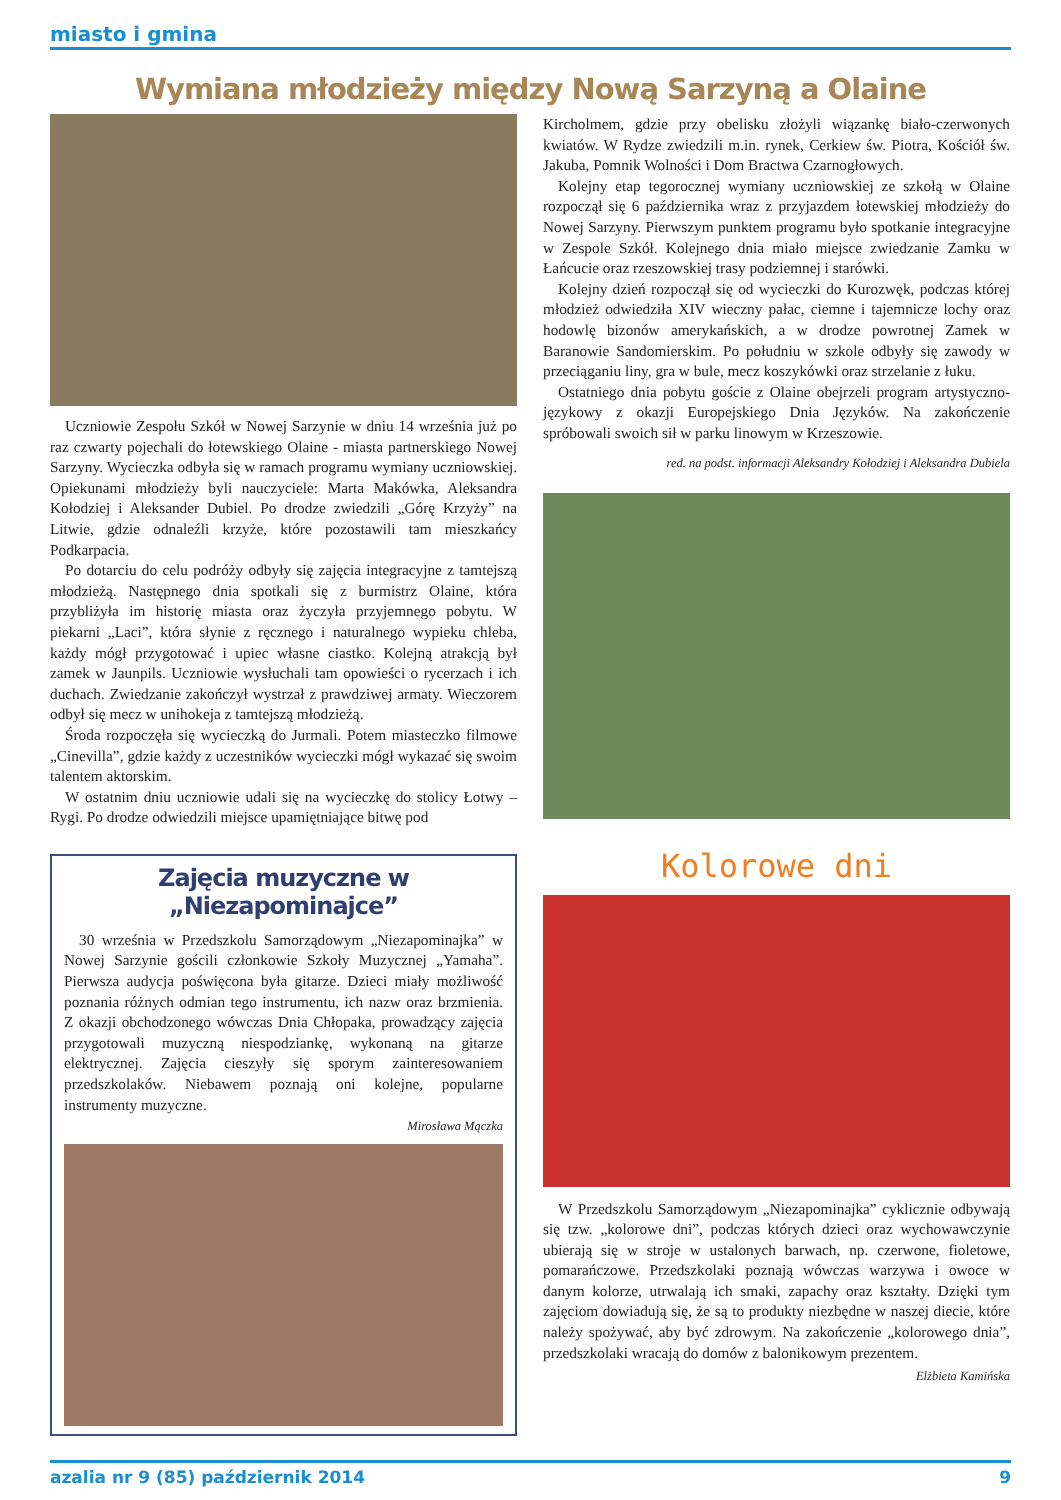miasto i gmina
Wymiana młodzieży między Nową Sarzyną a Olaine
Uczniowie Zespołu Szkół w Nowej Sarzynie w dniu 14 września już po raz czwarty pojechali do łotewskiego Olaine - miasta partnerskiego Nowej Sarzyny. Wycieczka odbyła się w ramach programu wymiany uczniowskiej. Opiekunami młodzieży byli nauczyciele: Marta Makówka, Aleksandra Kołodziej i Aleksander Dubiel. Po drodze zwiedzili „Górę Krzyży” na Litwie, gdzie odnaleźli krzyże, które pozostawili tam mieszkańcy Podkarpacia.
Po dotarciu do celu podróży odbyły się zajęcia integracyjne z tamtejszą młodzieżą. Następnego dnia spotkali się z burmistrz Olaine, która przybliżyła im historię miasta oraz życzyła przyjemnego pobytu. W piekarni „Laci”, która słynie z ręcznego i naturalnego wypieku chleba, każdy mógł przygotować i upiec własne ciastko. Kolejną atrakcją był zamek w Jaunpils. Uczniowie wysłuchali tam opowieści o rycerzach i ich duchach. Zwiedzanie zakończył wystrzał z prawdziwej armaty. Wieczorem odbył się mecz w unihokeja z tamtejszą młodzieżą.
Środa rozpoczęła się wycieczką do Jurmali. Potem miasteczko filmowe „Cinevilla”, gdzie każdy z uczestników wycieczki mógł wykazać się swoim talentem aktorskim.
W ostatnim dniu uczniowie udali się na wycieczkę do stolicy Łotwy – Rygi. Po drodze odwiedzili miejsce upamiętniające bitwę pod
Zajęcia muzyczne w „Niezapominajce”
30 września w Przedszkolu Samorządowym „Niezapominajka” w Nowej Sarzynie gościli członkowie Szkoły Muzycznej „Yamaha”. Pierwsza audycja poświęcona była gitarze. Dzieci miały możliwość poznania różnych odmian tego instrumentu, ich nazw oraz brzmienia. Z okazji obchodzonego wówczas Dnia Chłopaka, prowadzący zajęcia przygotowali muzyczną niespodziankę, wykonaną na gitarze elektrycznej. Zajęcia cieszyły się sporym zainteresowaniem przedszkolaków. Niebawem poznają oni kolejne, popularne instrumenty muzyczne.
Mirosława Mączka
Kircholmem, gdzie przy obelisku złożyli wiązankę biało-czerwonych kwiatów. W Rydze zwiedzili m.in. rynek, Cerkiew św. Piotra, Kościół św. Jakuba, Pomnik Wolności i Dom Bractwa Czarnogłowych.
Kolejny etap tegorocznej wymiany uczniowskiej ze szkołą w Olaine rozpoczął się 6 października wraz z przyjazdem łotewskiej młodzieży do Nowej Sarzyny. Pierwszym punktem programu było spotkanie integracyjne w Zespole Szkół. Kolejnego dnia miało miejsce zwiedzanie Zamku w Łańcucie oraz rzeszowskiej trasy podziemnej i starówki.
Kolejny dzień rozpoczął się od wycieczki do Kurozwęk, podczas której młodzież odwiedziła XIV wieczny pałac, ciemne i tajemnicze lochy oraz hodowlę bizonów amerykańskich, a w drodze powrotnej Zamek w Baranowie Sandomierskim. Po południu w szkole odbyły się zawody w przeciąganiu liny, gra w bule, mecz koszykówki oraz strzelanie z łuku.
Ostatniego dnia pobytu goście z Olaine obejrzeli program artystyczno-językowy z okazji Europejskiego Dnia Języków. Na zakończenie spróbowali swoich sił w parku linowym w Krzeszowie.
red. na podst. informacji Aleksandry Kołodziej i Aleksandra Dubiela
Kolorowe dni
W Przedszkolu Samorządowym „Niezapominajka” cyklicznie odbywają się tzw. „kolorowe dni”, podczas których dzieci oraz wychowawczynie ubierają się w stroje w ustalonych barwach, np. czerwone, fioletowe, pomarańczowe. Przedszkolaki poznają wówczas warzywa i owoce w danym kolorze, utrwalają ich smaki, zapachy oraz kształty. Dzięki tym zajęciom dowiadują się, że są to produkty niezbędne w naszej diecie, które należy spożywać, aby być zdrowym. Na zakończenie „kolorowego dnia”, przedszkolaki wracają do domów z balonikowym prezentem.
Elżbieta Kamińska
azalia nr 9 (85) październik 2014 9